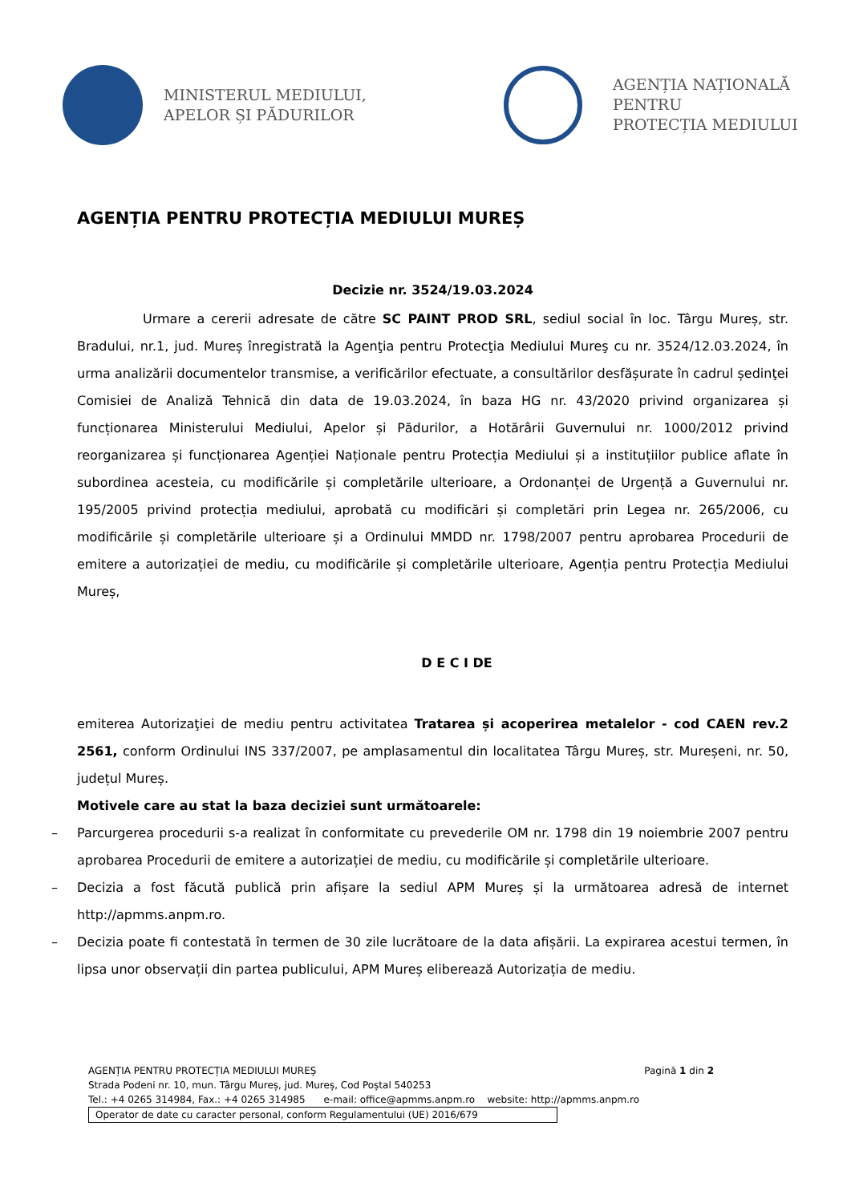MINISTERUL MEDIULUI,
APELOR ȘI PĂDURILOR
AGENȚIA NAȚIONALĂ PENTRU
PROTECȚIA MEDIULUI
AGENȚIA PENTRU PROTECȚIA MEDIULUI MUREȘ
Decizie nr. 3524/19.03.2024
Urmare a cererii adresate de către SC PAINT PROD SRL, sediul social în loc. Târgu Mureș, str. Bradului, nr.1, jud. Mureș înregistrată la Agenţia pentru Protecţia Mediului Mureş cu nr. 3524/12.03.2024, în urma analizării documentelor transmise, a verificărilor efectuate, a consultărilor desfășurate în cadrul ședinţei Comisiei de Analiză Tehnică din data de 19.03.2024, în baza HG nr. 43/2020 privind organizarea și funcționarea Ministerului Mediului, Apelor și Pădurilor, a Hotărârii Guvernului nr. 1000/2012 privind reorganizarea și funcționarea Agenției Naționale pentru Protecția Mediului și a instituțiilor publice aflate în subordinea acesteia, cu modificările și completările ulterioare, a Ordonanței de Urgență a Guvernului nr. 195/2005 privind protecția mediului, aprobată cu modificări și completări prin Legea nr. 265/2006, cu modificările și completările ulterioare și a Ordinului MMDD nr. 1798/2007 pentru aprobarea Procedurii de emitere a autorizației de mediu, cu modificările și completările ulterioare, Agenția pentru Protecția Mediului Mureș,
D E C I DE
emiterea Autorizaţiei de mediu pentru activitatea Tratarea și acoperirea metalelor - cod CAEN rev.2 2561, conform Ordinului INS 337/2007, pe amplasamentul din localitatea Târgu Mureș, str. Mureșeni, nr. 50, județul Mureș.
Motivele care au stat la baza deciziei sunt următoarele:
– Parcurgerea procedurii s-a realizat în conformitate cu prevederile OM nr. 1798 din 19 noiembrie 2007 pentru aprobarea Procedurii de emitere a autorizației de mediu, cu modificările și completările ulterioare.
– Decizia a fost făcută publică prin afișare la sediul APM Mureș și la următoarea adresă de internet http://apmms.anpm.ro.
– Decizia poate fi contestată în termen de 30 zile lucrătoare de la data afișării. La expirarea acestui termen, în lipsa unor observații din partea publicului, APM Mureș eliberează Autorizația de mediu.
AGENȚIA PENTRU PROTECȚIA MEDIULUI MUREȘ Pagină 1 din 2
Strada Podeni nr. 10, mun. Târgu Mureș, jud. Mureș, Cod Poștal 540253
Tel.: +4 0265 314984, Fax.: +4 0265 314985 e-mail: office@apmms.anpm.ro website: http://apmms.anpm.ro
Operator de date cu caracter personal, conform Regulamentului (UE) 2016/679